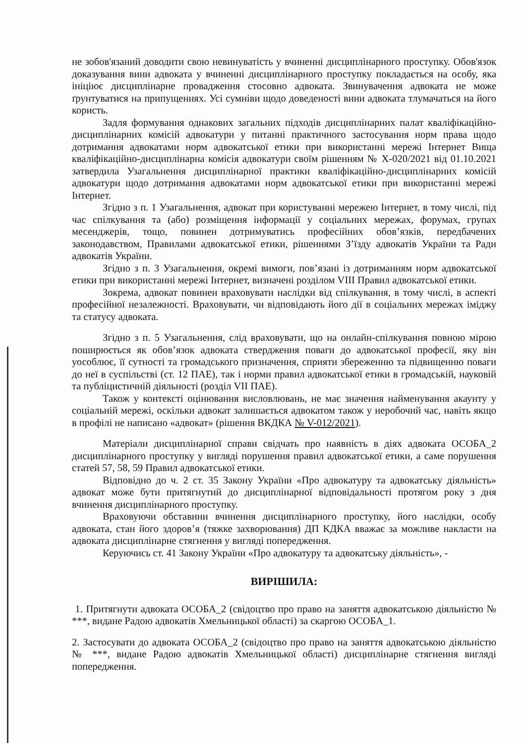не зобов'язаний доводити свою невинуватість у вчиненні дисциплінарного проступку. Обов'язок доказування вини адвоката у вчиненні дисциплінарного проступку покладається на особу, яка ініціює дисциплінарне провадження стосовно адвоката. Звинувачення адвоката не може ґрунтуватися на припущеннях. Усі сумніви щодо доведеності вини адвоката тлумачаться на його користь.
Задля формування однакових загальних підходів дисциплінарних палат кваліфікаційно-дисциплінарних комісій адвокатури у питанні практичного застосування норм права щодо дотримання адвокатами норм адвокатської етики при використанні мережі Інтернет Вища кваліфікаційно-дисциплінарна комісія адвокатури своїм рішенням № Х-020/2021 від 01.10.2021 затвердила Узагальнення дисциплінарної практики кваліфікаційно-дисциплінарних комісій адвокатури щодо дотримання адвокатами норм адвокатської етики при використанні мережі Інтернет.
Згідно з п. 1 Узагальнення, адвокат при користуванні мережею Інтернет, в тому числі, під час спілкування та (або) розміщення інформації у соціальних мережах, форумах, групах месенджерів, тощо, повинен дотримуватись професійних обов’язків, передбачених законодавством, Правилами адвокатської етики, рішеннями З’їзду адвокатів України та Ради адвокатів України.
Згідно з п. 3 Узагальнення, окремі вимоги, пов’язані із дотриманням норм адвокатської етики при використанні мережі Інтернет, визначені розділом VIII Правил адвокатської етики.
Зокрема, адвокат повинен враховувати наслідки від спілкування, в тому числі, в аспекті професійної незалежності. Враховувати, чи відповідають його дії в соціальних мережах іміджу та статусу адвоката.
Згідно з п. 5 Узагальнення, слід враховувати, що на онлайн-спілкування повною мірою поширюється як обов’язок адвоката ствердження поваги до адвокатської професії, яку він уособлює, її сутності та громадського призначення, сприяти збереженню та підвищенню поваги до неї в суспільстві (ст. 12 ПАЕ), так і норми правил адвокатської етики в громадській, науковій та публіцистичній діяльності (розділ VII ПАЕ).
Також у контексті оцінювання висловлювань, не має значення найменування акаунту у соціальній мережі, оскільки адвокат залишається адвокатом також у неробочий час, навіть якщо в профілі не написано «адвокат» (рішення ВКДКА № V-012/2021).
Матеріали дисциплінарної справи свідчать про наявність в діях адвоката ОСОБА_2 дисциплінарного проступку у вигляді порушення правил адвокатської етики, а саме порушення статей 57, 58, 59 Правил адвокатської етики.
Відповідно до ч. 2 ст. 35 Закону України «Про адвокатуру та адвокатську діяльність» адвокат може бути притягнутий до дисциплінарної відповідальності протягом року з дня вчинення дисциплінарного проступку.
Враховуючи обставини вчинення дисциплінарного проступку, його наслідки, особу адвоката, стан його здоров’я (тяжке захворювання) ДП КДКА вважає за можливе накласти на адвоката дисциплінарне стягнення у вигляді попередження.
Керуючись ст. 41 Закону України «Про адвокатуру та адвокатську діяльність», -
ВИРІШИЛА:
1. Притягнути адвоката ОСОБА_2 (свідоцтво про право на заняття адвокатською діяльністю № ***, видане Радою адвокатів Хмельницької області) за скаргою ОСОБА_1.
2. Застосувати до адвоката ОСОБА_2 (свідоцтво про право на заняття адвокатською діяльністю № ***, видане Радою адвокатів Хмельницької області) дисциплінарне стягнення вигляді попередження.